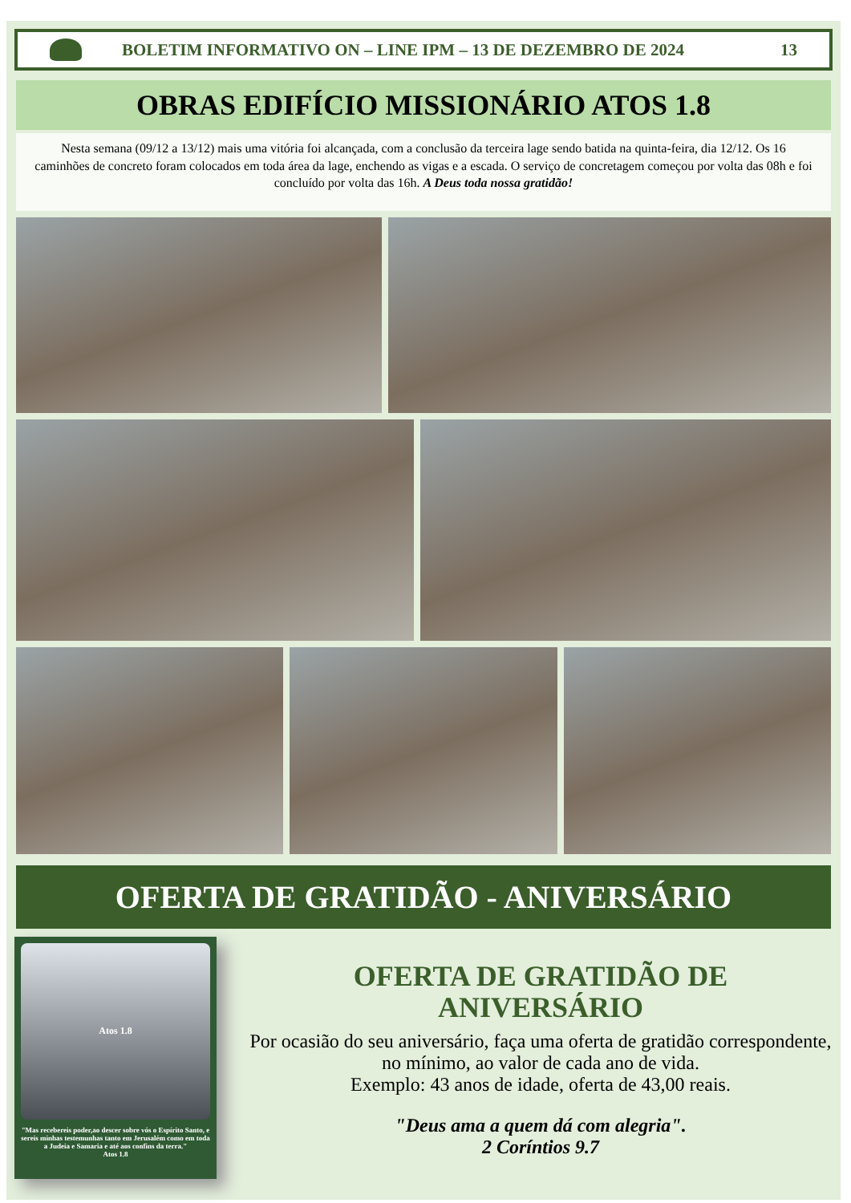BOLETIM INFORMATIVO ON – LINE IPM – 13 DE DEZEMBRO DE 2024
13
OBRAS EDIFÍCIO MISSIONÁRIO ATOS 1.8
Nesta semana (09/12 a 13/12) mais uma vitória foi alcançada, com a conclusão da terceira lage sendo batida na quinta-feira, dia 12/12. Os 16 caminhões de concreto foram colocados em toda área da lage, enchendo as vigas e a escada. O serviço de concretagem começou por volta das 08h e foi concluído por volta das 16h. A Deus toda nossa gratidão!
OFERTA DE GRATIDÃO - ANIVERSÁRIO
Atos 1.8
"Mas recebereis poder,ao descer sobre vós o Espírito Santo, e sereis minhas testemunhas tanto em Jerusalém como em toda a Judeia e Samaria e até aos confins da terra."
Atos 1.8
OFERTA DE GRATIDÃO DE ANIVERSÁRIO
Por ocasião do seu aniversário, faça uma oferta de gratidão correspondente, no mínimo, ao valor de cada ano de vida.
Exemplo: 43 anos de idade, oferta de 43,00 reais.
"Deus ama a quem dá com alegria".
2 Coríntios 9.7